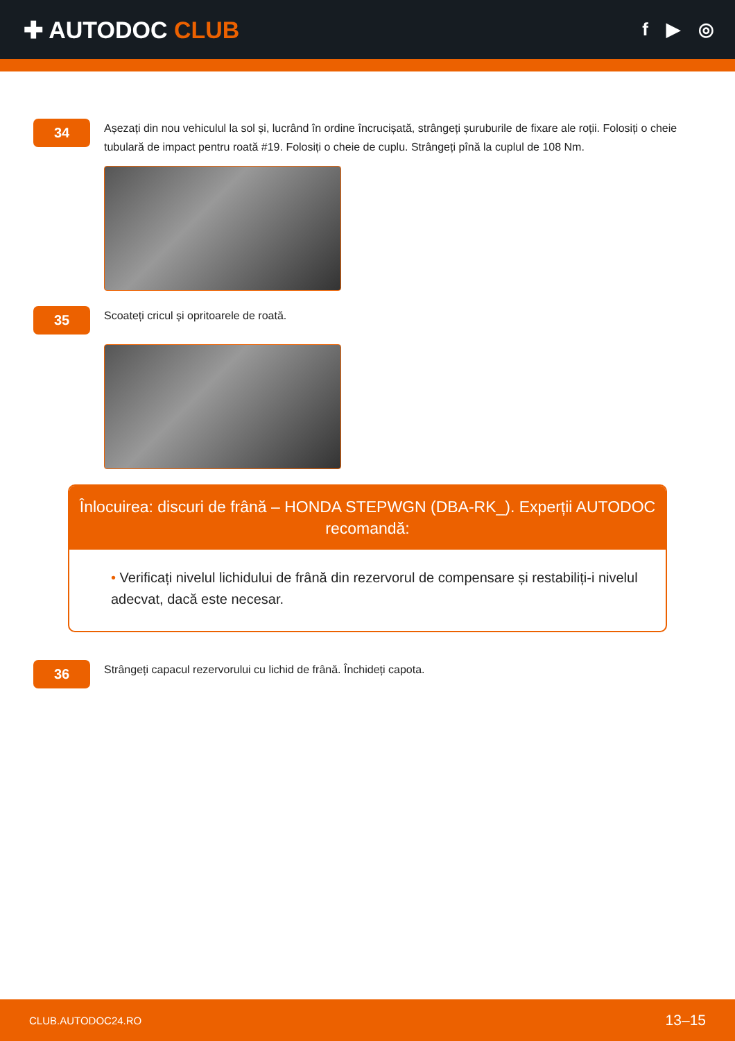✚ AUTODOC CLUB
f ▶ ◎
34
Așezați din nou vehiculul la sol și, lucrând în ordine încrucișată, strângeți șuruburile de fixare ale roții. Folosiți o cheie tubulară de impact pentru roată #19. Folosiți o cheie de cuplu. Strângeți pînă la cuplul de 108 Nm.
35
Scoateți cricul și opritoarele de roată.
Înlocuirea: discuri de frână – HONDA STEPWGN (DBA-RK_). Experții AUTODOC recomandă:
• Verificați nivelul lichidului de frână din rezervorul de compensare și restabiliți-i nivelul adecvat, dacă este necesar.
36
Strângeți capacul rezervorului cu lichid de frână. Închideți capota.
CLUB.AUTODOC24.RO 13–15